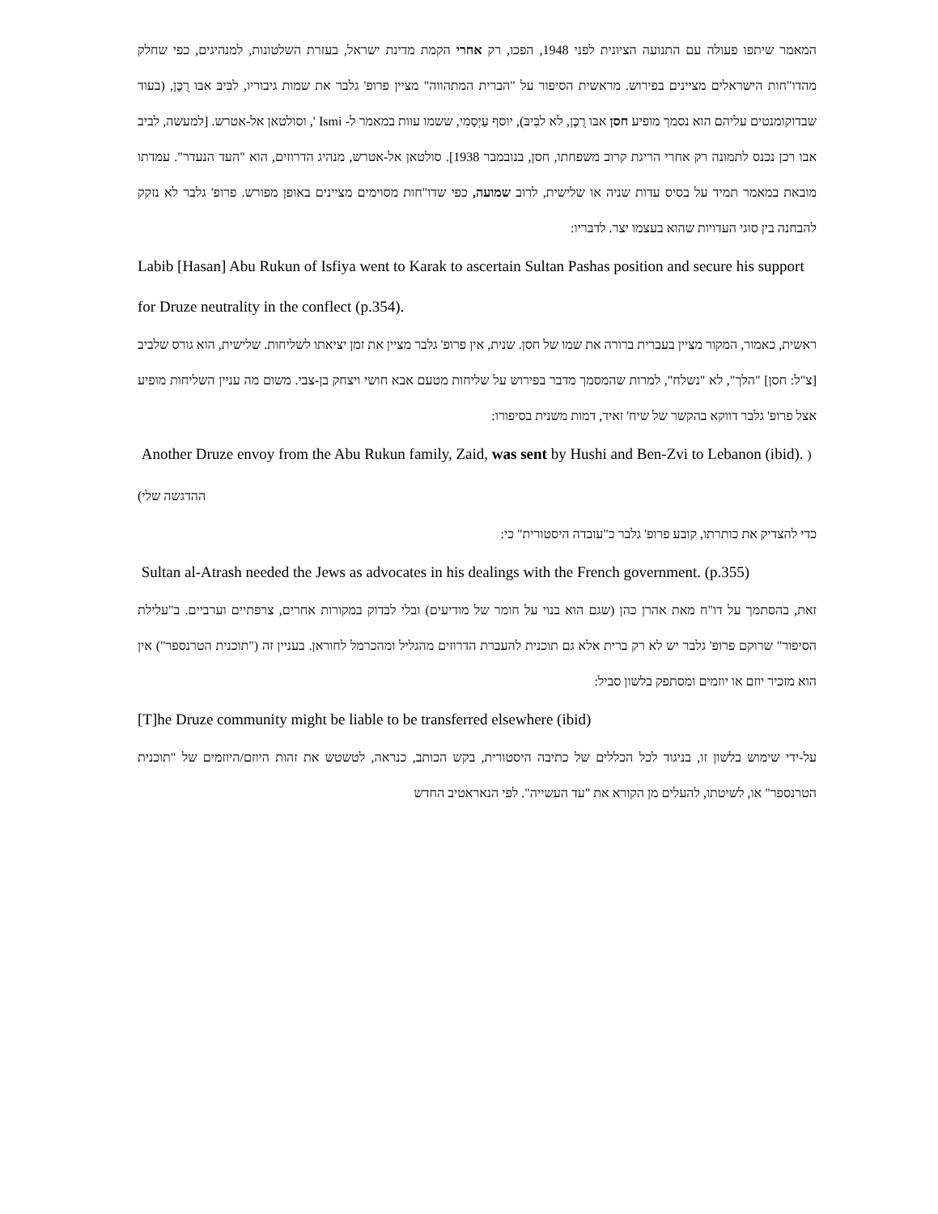המאמר שיתפו פעולה עם התנועה הציונית לפני 1948, הפכו, רק אחרי הקמת מדינת ישראל, בעזרת השלטונות, למנהיגים, כפי שחלק מהדו"חות הישראלים מציינים בפירוש. מראשית הסיפור על "הברית המתהווה" מציין פרופ' גלבר את שמות גיבוריו, לבִּיבּ אבּו רֻכֶּן, (בעוד שבדוקומנטים עליהם הוא נסמך מופיע חסן אבּו רֻכֶּן, לא לבִּיבּ), יוסף עַיְסַמִי, ששמו עוות במאמר ל- Ismi ', וסולטאן אל-אטרש. [למעשה, לביב אבו רכן נכנס לתמונה רק אחרי הריגת קרוב משפחתו, חסן, בנובמבר 1938]. סולטאן אל-אטרש, מנהיג הדרוזים, הוא "העד הנעדר". עמדתו מובאת במאמר תמיד על בסיס עדות שניה או שלישית, לרוב שמועה, כפי שדו"חות מסוימים מציינים באופן מפורש. פרופ' גלבר לא נזקק להבחנה בין סוגי העדויות שהוא בעצמו יצר. לדבריו:
Labib [Hasan] Abu Rukun of Isfiya went to Karak to ascertain Sultan Pashas position and secure his support for Druze neutrality in the conflect (p.354).
ראשית, כאמור, המקור מציין בעברית ברורה את שמו של חסן. שנית, אין פרופ' גלבר מציין את זמן יציאתו לשליחות. שלישית, הוא גורס שלביב [צ"ל: חסן] "הלך", לא "נשלח", למרות שהמסמך מדבר בפירוש על שליחות מטעם אבא חושי ויצחק בן-צבי. משום מה עניין השליחות מופיע אצל פרופ' גלבר דווקא בהקשר של שיח' זאיד, דמות משנית בסיפורו:
Another Druze envoy from the Abu Rukun family, Zaid, was sent by Hushi and Ben-Zvi to Lebanon (ibid). ( ההדגשה שלי)
כדי להצדיק את כותרתו, קובע פרופ' גלבר כ"עובדה היסטורית" כי:
Sultan al-Atrash needed the Jews as advocates in his dealings with the French government. (p.355)
זאת, בהסתמך על דו"ח מאת אהרן כהן (שגם הוא בנוי על חומר של מודיעים) ובלי לבדוק במקורות אחרים, צרפתיים וערביים. ב"עלילת הסיפור" שרוקם פרופ' גלבר יש לא רק ברית אלא גם תוכנית להעברת הדרוזים מהגליל ומהכרמל לחוראן. בעניין זה ("תוכנית הטרנספר") אין הוא מזכיר יוזם או יוזמים ומסתפק בלשון סביל:
[T]he Druze community might be liable to be transferred elsewhere (ibid)
על-ידי שימוש בלשון זו, בניגוד לכל הכללים של כתיבה היסטורית, בקש הכותב, כנראה, לטשטש את זהות היוזם/היוזמים של "תוכנית הטרנספר" או, לשיטתו, להעלים מן הקורא את "עד העשייה". לפי הנאראטיב החדש